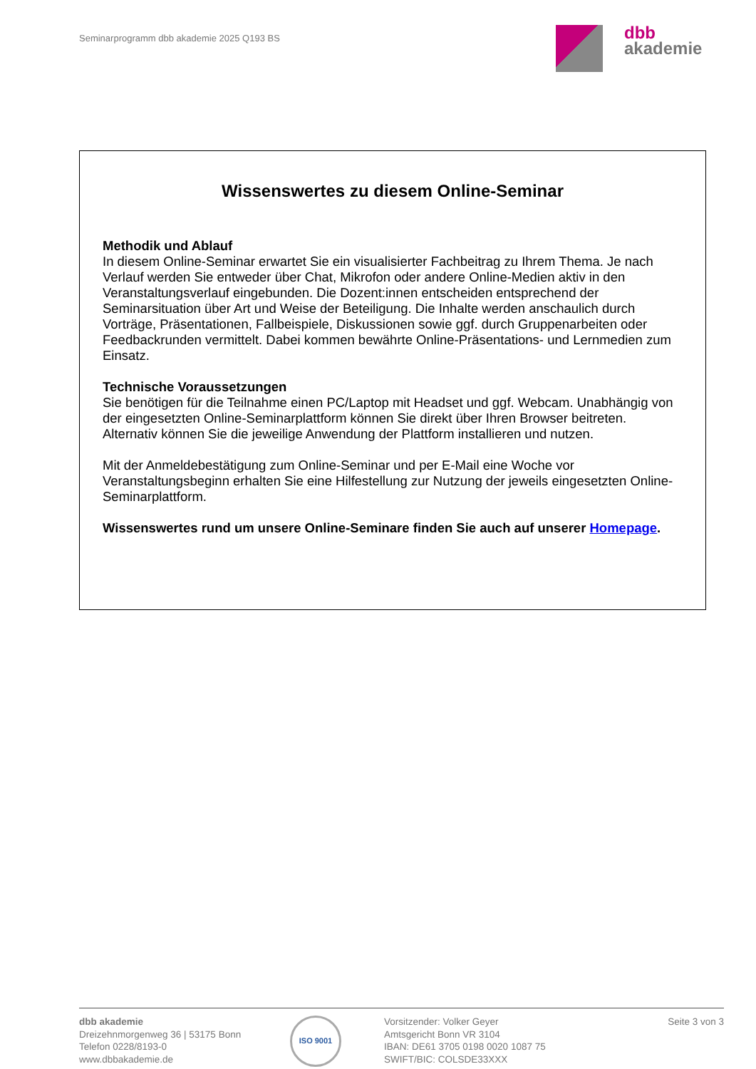Seminarprogramm dbb akademie 2025 Q193 BS
dbb
akademie
Wissenswertes zu diesem Online-Seminar
Methodik und Ablauf
In diesem Online-Seminar erwartet Sie ein visualisierter Fachbeitrag zu Ihrem Thema. Je nach Verlauf werden Sie entweder über Chat, Mikrofon oder andere Online-Medien aktiv in den Veranstaltungsverlauf eingebunden. Die Dozent:innen entscheiden entsprechend der Seminarsituation über Art und Weise der Beteiligung. Die Inhalte werden anschaulich durch Vorträge, Präsentationen, Fallbeispiele, Diskussionen sowie ggf. durch Gruppenarbeiten oder Feedbackrunden vermittelt. Dabei kommen bewährte Online-Präsentations- und Lernmedien zum Einsatz.
Technische Voraussetzungen
Sie benötigen für die Teilnahme einen PC/Laptop mit Headset und ggf. Webcam. Unabhängig von der eingesetzten Online-Seminarplattform können Sie direkt über Ihren Browser beitreten. Alternativ können Sie die jeweilige Anwendung der Plattform installieren und nutzen.
Mit der Anmeldebestätigung zum Online-Seminar und per E-Mail eine Woche vor Veranstaltungsbeginn erhalten Sie eine Hilfestellung zur Nutzung der jeweils eingesetzten Online-Seminarplattform.
Wissenswertes rund um unsere Online-Seminare finden Sie auch auf unserer Homepage.
dbb akademie
Dreizehnmorgenweg 36 | 53175 Bonn
Telefon 0228/8193-0
www.dbbakademie.de
ISO 9001
Vorsitzender: Volker Geyer
Amtsgericht Bonn VR 3104
IBAN: DE61 3705 0198 0020 1087 75
SWIFT/BIC: COLSDE33XXX
Seite 3 von 3